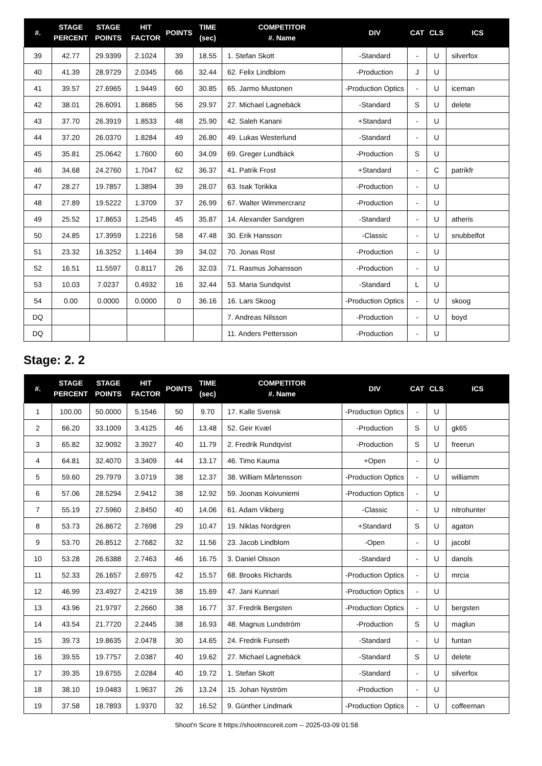| #. | STAGE PERCENT | STAGE POINTS | HIT FACTOR | POINTS | TIME (sec) | COMPETITOR #. Name | DIV | CAT | CLS | ICS |
| --- | --- | --- | --- | --- | --- | --- | --- | --- | --- | --- |
| 39 | 42.77 | 29.9399 | 2.1024 | 39 | 18.55 | 1. Stefan Skott | -Standard | - | U | silverfox |
| 40 | 41.39 | 28.9729 | 2.0345 | 66 | 32.44 | 62. Felix Lindblom | -Production | J | U | |
| 41 | 39.57 | 27.6965 | 1.9449 | 60 | 30.85 | 65. Jarmo Mustonen | -Production Optics | - | U | iceman |
| 42 | 38.01 | 26.6091 | 1.8685 | 56 | 29.97 | 27. Michael Lagnebäck | -Standard | S | U | delete |
| 43 | 37.70 | 26.3919 | 1.8533 | 48 | 25.90 | 42. Saleh Kanani | +Standard | - | U | |
| 44 | 37.20 | 26.0370 | 1.8284 | 49 | 26.80 | 49. Lukas Westerlund | -Standard | - | U | |
| 45 | 35.81 | 25.0642 | 1.7600 | 60 | 34.09 | 69. Greger Lundbäck | -Production | S | U | |
| 46 | 34.68 | 24.2760 | 1.7047 | 62 | 36.37 | 41. Patrik Frost | +Standard | - | C | patrikfr |
| 47 | 28.27 | 19.7857 | 1.3894 | 39 | 28.07 | 63. Isak Torikka | -Production | - | U | |
| 48 | 27.89 | 19.5222 | 1.3709 | 37 | 26.99 | 67. Walter Wimmercranz | -Production | - | U | |
| 49 | 25.52 | 17.8653 | 1.2545 | 45 | 35.87 | 14. Alexander Sandgren | -Standard | - | U | atheris |
| 50 | 24.85 | 17.3959 | 1.2216 | 58 | 47.48 | 30. Erik Hansson | -Classic | - | U | snubbelfot |
| 51 | 23.32 | 16.3252 | 1.1464 | 39 | 34.02 | 70. Jonas Rost | -Production | - | U | |
| 52 | 16.51 | 11.5597 | 0.8117 | 26 | 32.03 | 71. Rasmus Johansson | -Production | - | U | |
| 53 | 10.03 | 7.0237 | 0.4932 | 16 | 32.44 | 53. Maria Sundqvist | -Standard | L | U | |
| 54 | 0.00 | 0.0000 | 0.0000 | 0 | 36.16 | 16. Lars Skoog | -Production Optics | - | U | skoog |
| DQ | | | | | | 7. Andreas Nilsson | -Production | - | U | boyd |
| DQ | | | | | | 11. Anders Pettersson | -Production | - | U | |
Stage: 2. 2
| #. | STAGE PERCENT | STAGE POINTS | HIT FACTOR | POINTS | TIME (sec) | COMPETITOR #. Name | DIV | CAT | CLS | ICS |
| --- | --- | --- | --- | --- | --- | --- | --- | --- | --- | --- |
| 1 | 100.00 | 50.0000 | 5.1546 | 50 | 9.70 | 17. Kalle Svensk | -Production Optics | - | U | |
| 2 | 66.20 | 33.1009 | 3.4125 | 46 | 13.48 | 52. Geir Kvæl | -Production | S | U | gk65 |
| 3 | 65.82 | 32.9092 | 3.3927 | 40 | 11.79 | 2. Fredrik Rundqvist | -Production | S | U | freerun |
| 4 | 64.81 | 32.4070 | 3.3409 | 44 | 13.17 | 46. Timo Kauma | +Open | - | U | |
| 5 | 59.60 | 29.7979 | 3.0719 | 38 | 12.37 | 38. William Mårtensson | -Production Optics | - | U | williamm |
| 6 | 57.06 | 28.5294 | 2.9412 | 38 | 12.92 | 59. Joonas Koivuniemi | -Production Optics | - | U | |
| 7 | 55.19 | 27.5960 | 2.8450 | 40 | 14.06 | 61. Adam Vikberg | -Classic | - | U | nitrohunter |
| 8 | 53.73 | 26.8672 | 2.7698 | 29 | 10.47 | 19. Niklas Nordgren | +Standard | S | U | agaton |
| 9 | 53.70 | 26.8512 | 2.7682 | 32 | 11.56 | 23. Jacob Lindblom | -Open | - | U | jacobl |
| 10 | 53.28 | 26.6388 | 2.7463 | 46 | 16.75 | 3. Daniel Olsson | -Standard | - | U | danols |
| 11 | 52.33 | 26.1657 | 2.6975 | 42 | 15.57 | 68. Brooks Richards | -Production Optics | - | U | mrcia |
| 12 | 46.99 | 23.4927 | 2.4219 | 38 | 15.69 | 47. Jani Kunnari | -Production Optics | - | U | |
| 13 | 43.96 | 21.9797 | 2.2660 | 38 | 16.77 | 37. Fredrik Bergsten | -Production Optics | - | U | bergsten |
| 14 | 43.54 | 21.7720 | 2.2445 | 38 | 16.93 | 48. Magnus Lundström | -Production | S | U | maglun |
| 15 | 39.73 | 19.8635 | 2.0478 | 30 | 14.65 | 24. Fredrik Funseth | -Standard | - | U | funtan |
| 16 | 39.55 | 19.7757 | 2.0387 | 40 | 19.62 | 27. Michael Lagnebäck | -Standard | S | U | delete |
| 17 | 39.35 | 19.6755 | 2.0284 | 40 | 19.72 | 1. Stefan Skott | -Standard | - | U | silverfox |
| 18 | 38.10 | 19.0483 | 1.9637 | 26 | 13.24 | 15. Johan Nyström | -Production | - | U | |
| 19 | 37.58 | 18.7893 | 1.9370 | 32 | 16.52 | 9. Günther Lindmark | -Production Optics | - | U | coffeeman |
Shoot'n Score It https://shootnscoreit.com -- 2025-03-09 01:58